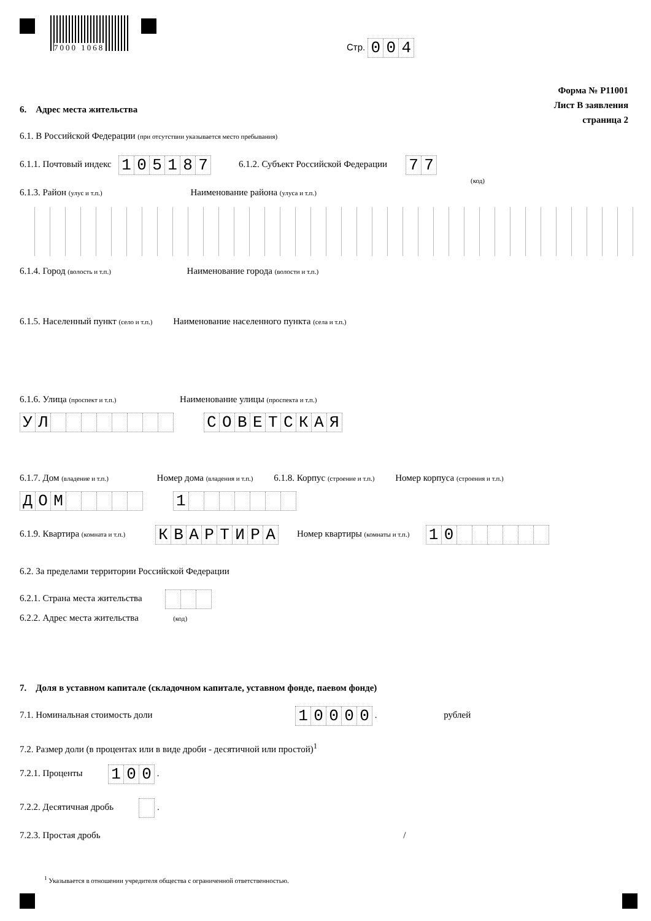7000 1068 Стр. 004
Форма № Р11001
Лист В заявления
страница 2
6. Адрес места жительства
6.1. В Российской Федерации (при отсутствии указывается место пребывания)
6.1.1. Почтовый индекс 105187 6.1.2. Субъект Российской Федерации 77
(код)
6.1.3. Район (улус и т.п.) Наименование района (улуса и т.п.)
6.1.4. Город (волость и т.п.) Наименование города (волости и т.п.)
6.1.5. Населенный пункт (село и т.п.) Наименование населенного пункта (села и т.п.)
6.1.6. Улица (проспект и т.п.) Наименование улицы (проспекта и т.п.)
УЛ СОВЕТСКАЯ
6.1.7. Дом (владение и т.п.) Номер дома (владения и т.п.) 6.1.8. Корпус (строение и т.п.) Номер корпуса (строения и т.п.)
ДОМ 1
6.1.9. Квартира (комната и т.п.) КВАРТИРА Номер квартиры (комнаты и т.п.) 10
6.2. За пределами территории Российской Федерации
6.2.1. Страна места жительства
6.2.2. Адрес места жительства (код)
7. Доля в уставном капитале (складочном капитале, уставном фонде, паевом фонде)
7.1. Номинальная стоимость доли 10000 . рублей
7.2. Размер доли (в процентах или в виде дроби - десятичной или простой)<sup>1</sup>
7.2.1. Проценты 100 .
7.2.2. Десятичная дробь .
7.2.3. Простая дробь /
<sup>1</sup> Указывается в отношении учредителя общества с ограниченной ответственностью.